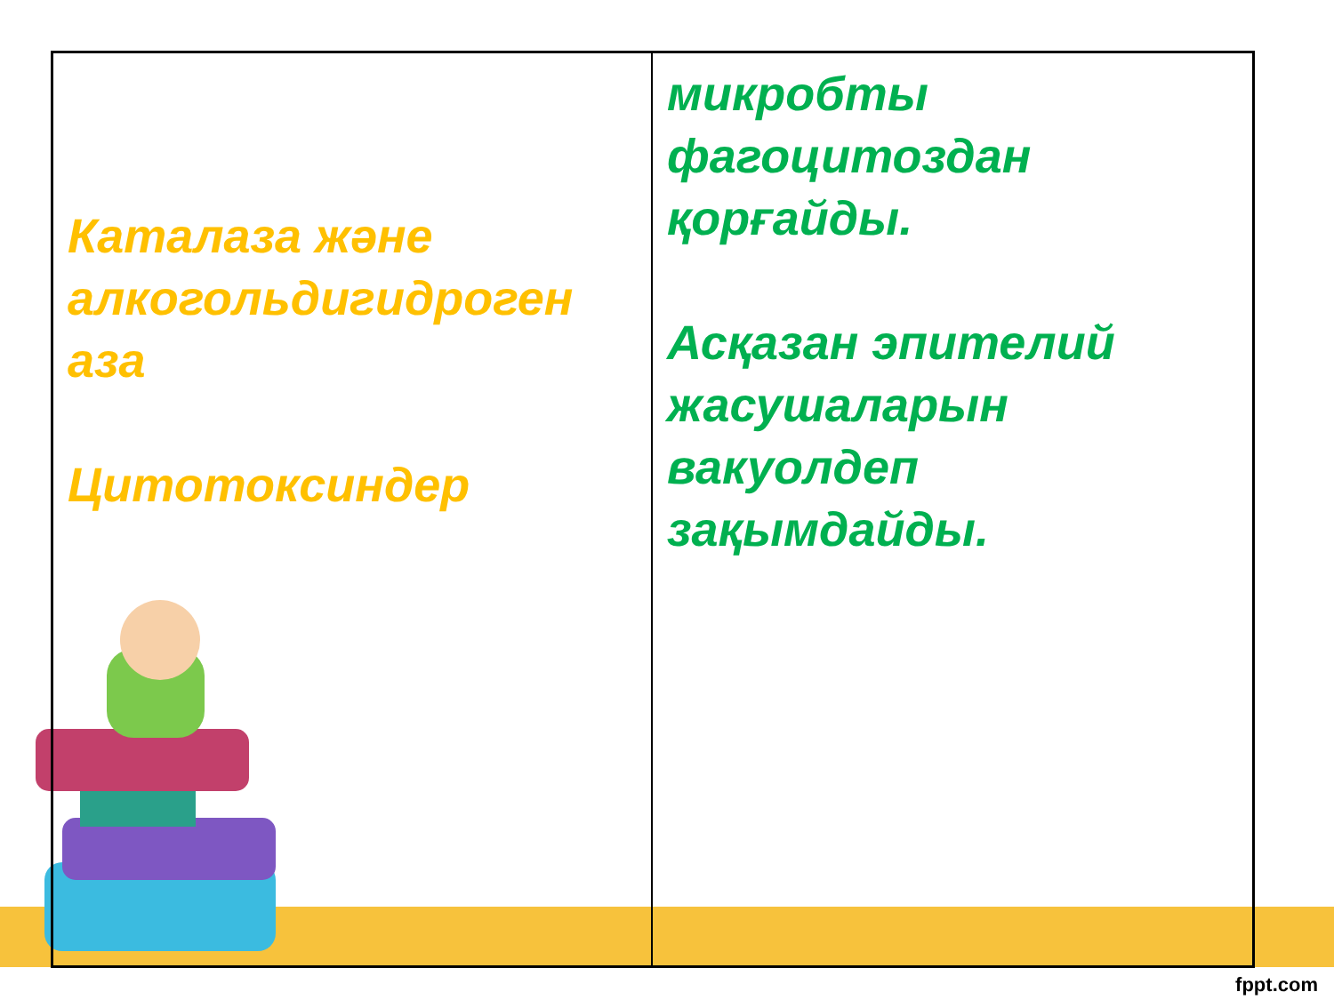| Каталаза және алкогольдигидроген аза Цитотоксиндер | микробты фагоцитоздан қорғайды. Асқазан эпителий жасушаларын вакуолдеп зақымдайды. |
fppt.com